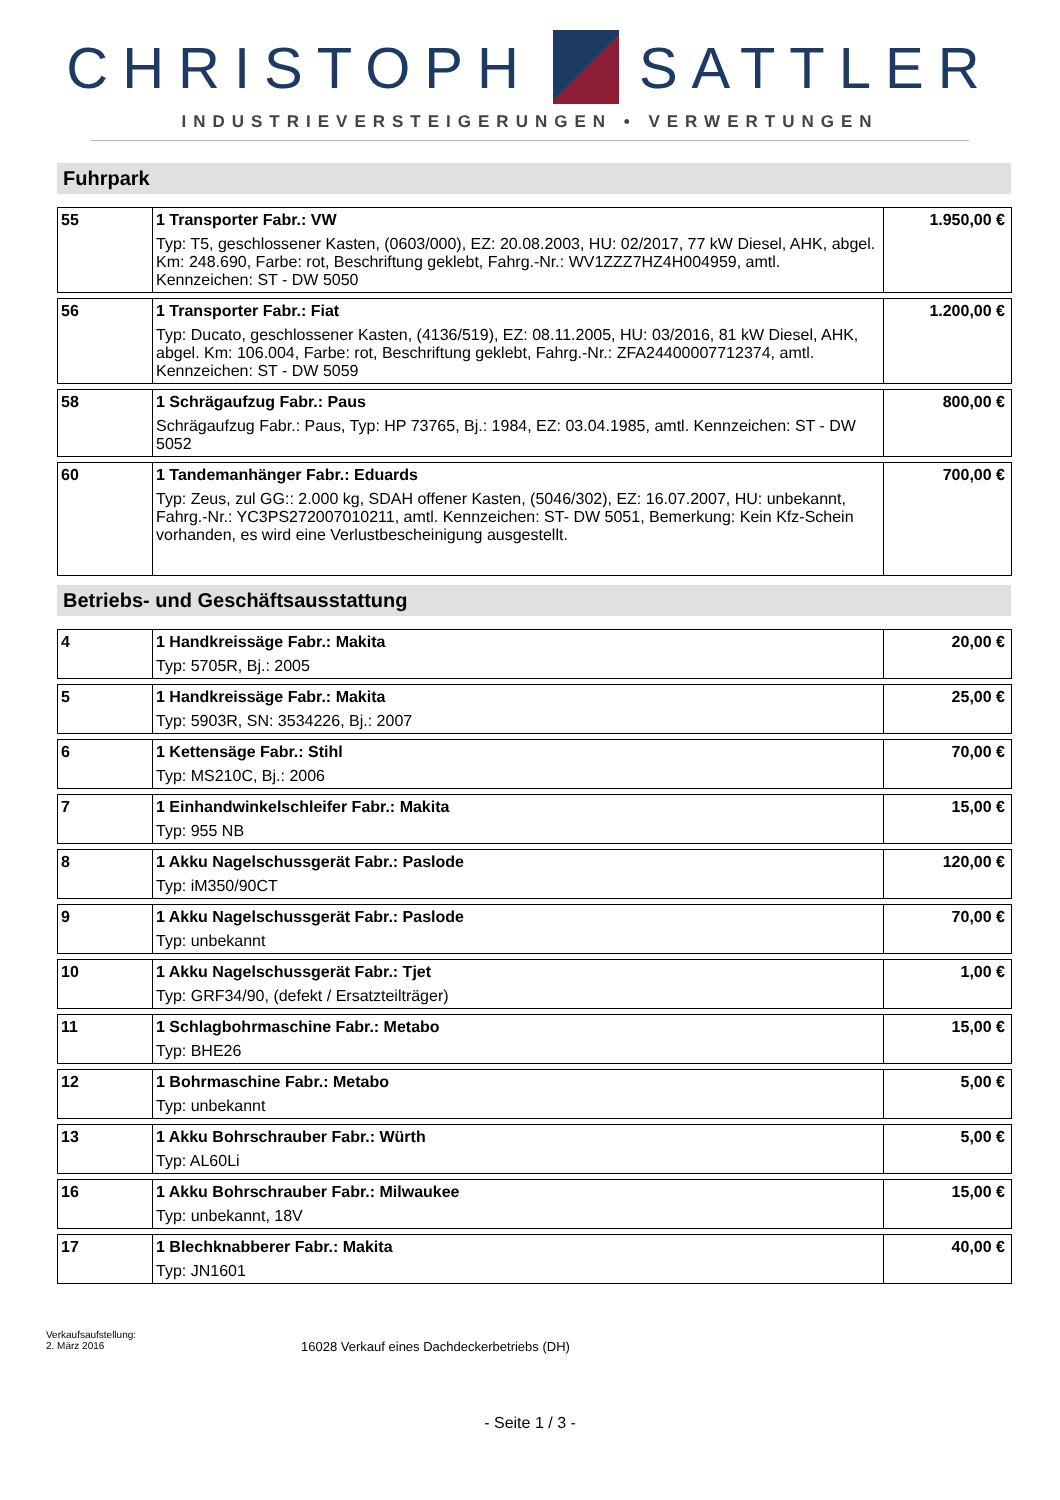CHRISTOPH SATTLER
INDUSTRIEVERSTEIGERUNGEN • VERWERTUNGEN
Fuhrpark
| 55 | 1 Transporter Fabr.: VW Typ: T5, geschlossener Kasten, (0603/000), EZ: 20.08.2003, HU: 02/2017, 77 kW Diesel, AHK, abgel. Km: 248.690, Farbe: rot, Beschriftung geklebt, Fahrg.-Nr.: WV1ZZZ7HZ4H004959, amtl. Kennzeichen: ST - DW 5050 | 1.950,00 € |
| 56 | 1 Transporter Fabr.: Fiat Typ: Ducato, geschlossener Kasten, (4136/519), EZ: 08.11.2005, HU: 03/2016, 81 kW Diesel, AHK, abgel. Km: 106.004, Farbe: rot, Beschriftung geklebt, Fahrg.-Nr.: ZFA24400007712374, amtl. Kennzeichen: ST - DW 5059 | 1.200,00 € |
| 58 | 1 Schrägaufzug Fabr.: Paus Schrägaufzug Fabr.: Paus, Typ: HP 73765, Bj.: 1984, EZ: 03.04.1985, amtl. Kennzeichen: ST - DW 5052 | 800,00 € |
| 60 | 1 Tandemanhänger Fabr.: Eduards Typ: Zeus, zul GG:: 2.000 kg, SDAH offener Kasten, (5046/302), EZ: 16.07.2007, HU: unbekannt, Fahrg.-Nr.: YC3PS272007010211, amtl. Kennzeichen: ST- DW 5051, Bemerkung: Kein Kfz-Schein vorhanden, es wird eine Verlustbescheinigung ausgestellt. | 700,00 € |
Betriebs- und Geschäftsausstattung
| 4 | 1 Handkreissäge Fabr.: Makita Typ: 5705R, Bj.: 2005 | 20,00 € |
| 5 | 1 Handkreissäge Fabr.: Makita Typ: 5903R, SN: 3534226, Bj.: 2007 | 25,00 € |
| 6 | 1 Kettensäge Fabr.: Stihl Typ: MS210C, Bj.: 2006 | 70,00 € |
| 7 | 1 Einhandwinkelschleifer Fabr.: Makita Typ: 955 NB | 15,00 € |
| 8 | 1 Akku Nagelschussgerät Fabr.: Paslode Typ: iM350/90CT | 120,00 € |
| 9 | 1 Akku Nagelschussgerät Fabr.: Paslode Typ: unbekannt | 70,00 € |
| 10 | 1 Akku Nagelschussgerät Fabr.: Tjet Typ: GRF34/90, (defekt / Ersatzteilträger) | 1,00 € |
| 11 | 1 Schlagbohrmaschine Fabr.: Metabo Typ: BHE26 | 15,00 € |
| 12 | 1 Bohrmaschine Fabr.: Metabo Typ: unbekannt | 5,00 € |
| 13 | 1 Akku Bohrschrauber Fabr.: Würth Typ: AL60Li | 5,00 € |
| 16 | 1 Akku Bohrschrauber Fabr.: Milwaukee Typ: unbekannt, 18V | 15,00 € |
| 17 | 1 Blechknabberer Fabr.: Makita Typ: JN1601 | 40,00 € |
Verkaufsaufstellung:
2. März 2016
16028 Verkauf eines Dachdeckerbetriebs (DH)
- Seite 1 / 3 -